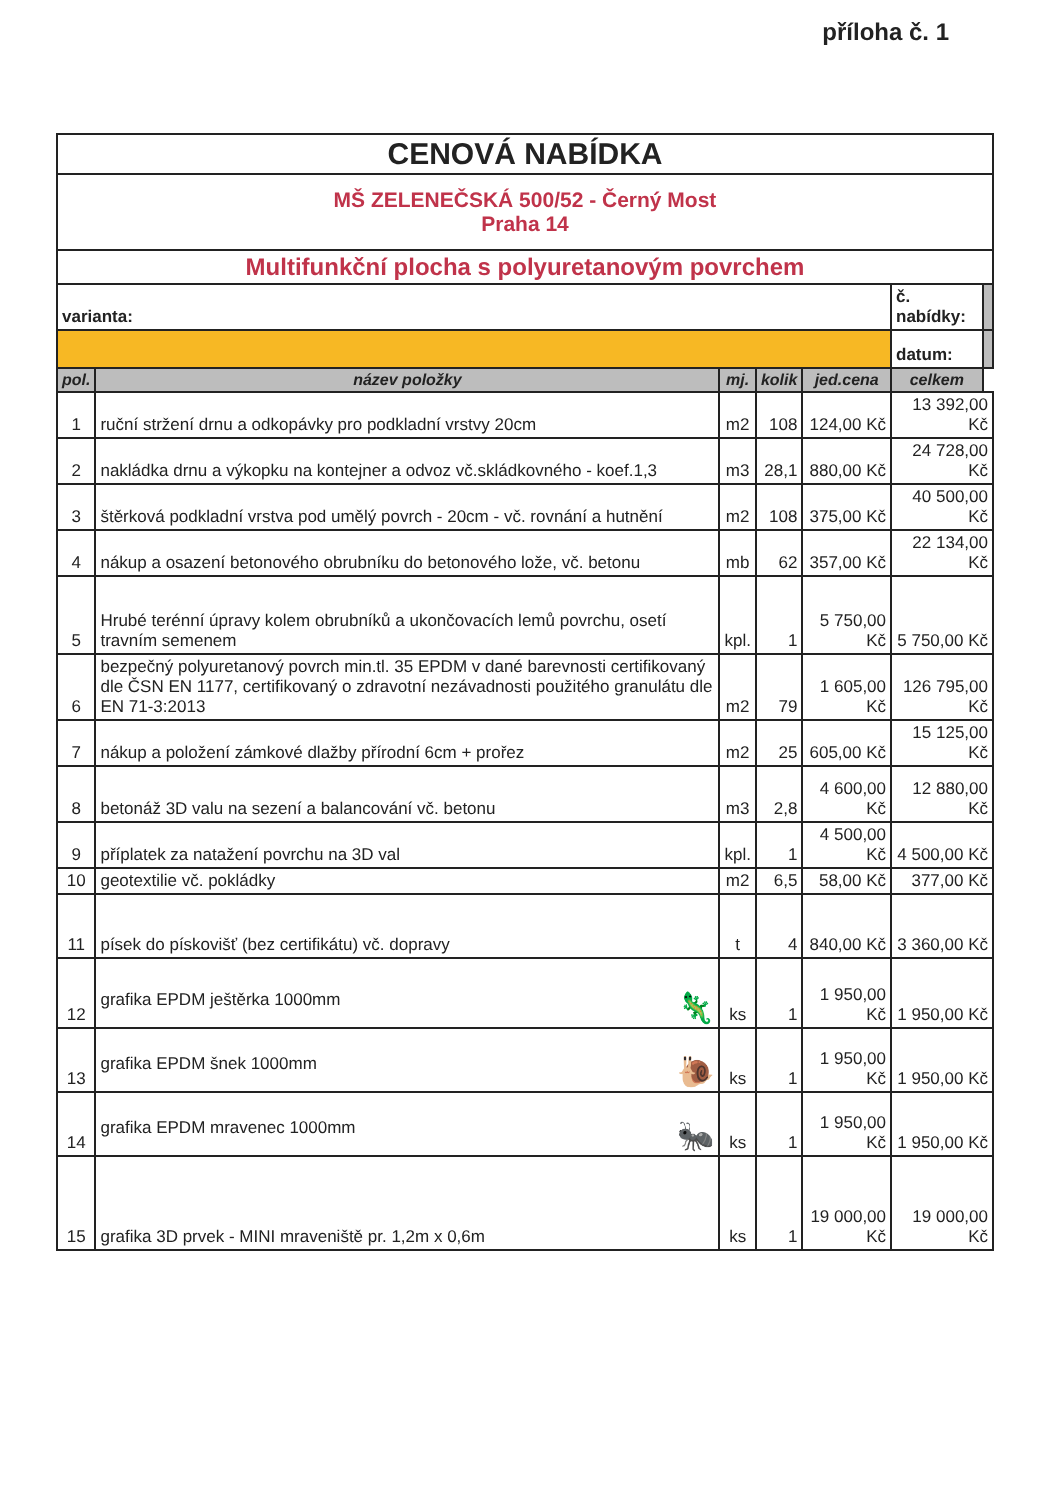příloha č. 1
| CENOVÁ NABÍDKA | | | | | | |
| MŠ ZELENEČSKÁ 500/52 - Černý Most Praha 14 | | | | | | |
| Multifunkční plocha s polyuretanovým povrchem | | | | | | |
| varianta: | | | | | č. nabídky: | |
| | | | | | datum: | |
| pol. | název položky | mj. | kolik | jed.cena | celkem | |
| 1 | ruční stržení drnu a odkopávky pro podkladní vrstvy 20cm | m2 | 108 | 124,00 Kč | 13 392,00 Kč | |
| 2 | nakládka drnu a výkopku na kontejner a odvoz vč.skládkovného - koef.1,3 | m3 | 28,1 | 880,00 Kč | 24 728,00 Kč | |
| 3 | štěrková podkladní vrstva pod umělý povrch - 20cm - vč. rovnání a hutnění | m2 | 108 | 375,00 Kč | 40 500,00 Kč | |
| 4 | nákup a osazení betonového obrubníku do betonového lože, vč. betonu | mb | 62 | 357,00 Kč | 22 134,00 Kč | |
| 5 | Hrubé terénní úpravy kolem obrubníků a ukončovacích lemů povrchu, osetí travním semenem | kpl. | 1 | 5 750,00 Kč | 5 750,00 Kč | |
| 6 | bezpečný polyuretanový povrch min.tl. 35 EPDM v dané barevnosti certifikovaný dle ČSN EN 1177, certifikovaný o zdravotní nezávadnosti použitého granulátu dle EN 71-3:2013 | m2 | 79 | 1 605,00 Kč | 126 795,00 Kč | |
| 7 | nákup a položení zámkové dlažby přírodní 6cm + prořez | m2 | 25 | 605,00 Kč | 15 125,00 Kč | |
| 8 | betonáž 3D valu na sezení a balancování vč. betonu | m3 | 2,8 | 4 600,00 Kč | 12 880,00 Kč | |
| 9 | příplatek za natažení povrchu na 3D val | kpl. | 1 | 4 500,00 Kč | 4 500,00 Kč | |
| 10 | geotextilie vč. pokládky | m2 | 6,5 | 58,00 Kč | 377,00 Kč | |
| 11 | písek do pískovišť (bez certifikátu) vč. dopravy | t | 4 | 840,00 Kč | 3 360,00 Kč | |
| 12 | 🦎 grafika EPDM ještěrka 1000mm | ks | 1 | 1 950,00 Kč | 1 950,00 Kč | |
| 13 | 🐌 grafika EPDM šnek 1000mm | ks | 1 | 1 950,00 Kč | 1 950,00 Kč | |
| 14 | 🐜 grafika EPDM mravenec 1000mm | ks | 1 | 1 950,00 Kč | 1 950,00 Kč | |
| 15 | grafika 3D prvek - MINI mraveniště pr. 1,2m x 0,6m | ks | 1 | 19 000,00 Kč | 19 000,00 Kč | |